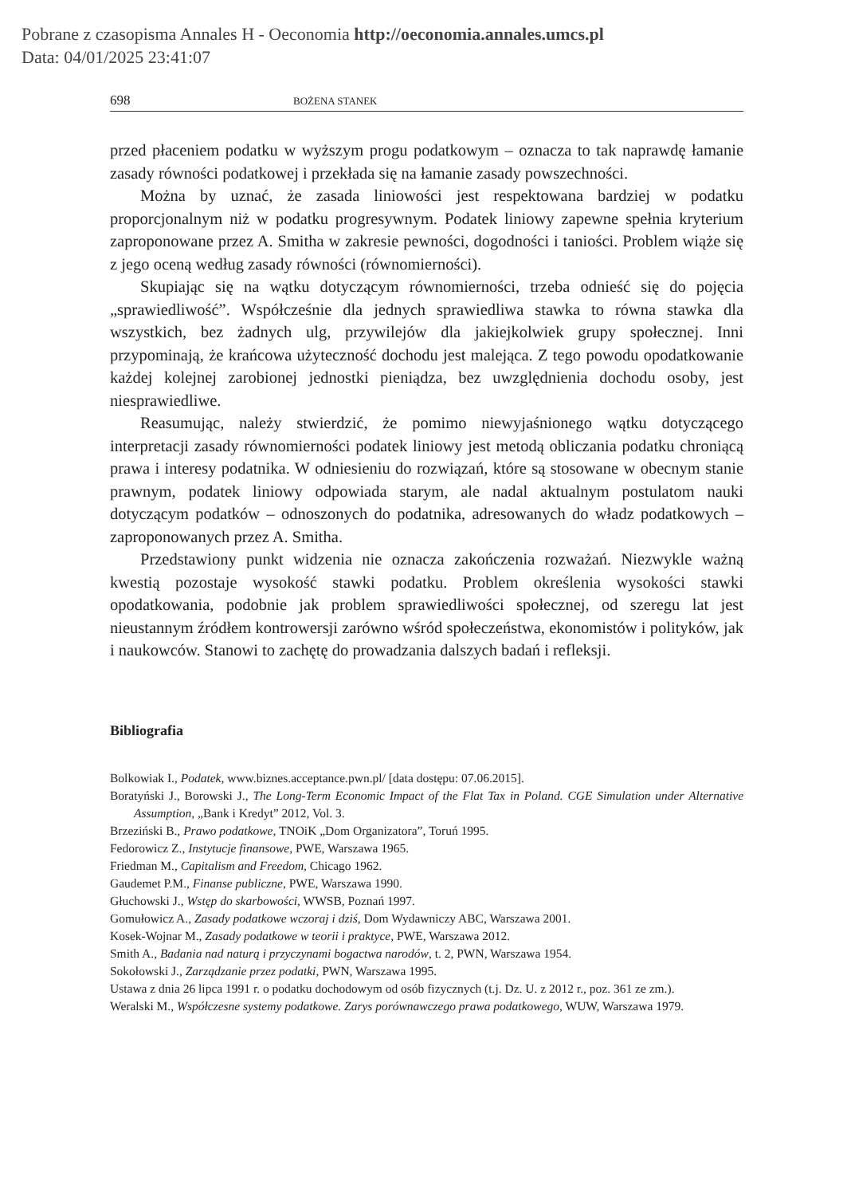Pobrane z czasopisma Annales H - Oeconomia http://oeconomia.annales.umcs.pl
Data: 04/01/2025 23:41:07
698 BOŻENA STANEK
przed płaceniem podatku w wyższym progu podatkowym – oznacza to tak naprawdę łamanie zasady równości podatkowej i przekłada się na łamanie zasady powszechności.
Można by uznać, że zasada liniowości jest respektowana bardziej w podatku proporcjonalnym niż w podatku progresywnym. Podatek liniowy zapewne spełnia kryterium zaproponowane przez A. Smitha w zakresie pewności, dogodności i taniości. Problem wiąże się z jego oceną według zasady równości (równomierności).
Skupiając się na wątku dotyczącym równomierności, trzeba odnieść się do pojęcia „sprawiedliwość”. Współcześnie dla jednych sprawiedliwa stawka to równa stawka dla wszystkich, bez żadnych ulg, przywilejów dla jakiejkolwiek grupy społecznej. Inni przypominają, że krańcowa użyteczność dochodu jest malejąca. Z tego powodu opodatkowanie każdej kolejnej zarobionej jednostki pieniądza, bez uwzględnienia dochodu osoby, jest niesprawiedliwe.
Reasumując, należy stwierdzić, że pomimo niewyjaśnionego wątku dotyczącego interpretacji zasady równomierności podatek liniowy jest metodą obliczania podatku chroniącą prawa i interesy podatnika. W odniesieniu do rozwiązań, które są stosowane w obecnym stanie prawnym, podatek liniowy odpowiada starym, ale nadal aktualnym postulatom nauki dotyczącym podatków – odnoszonych do podatnika, adresowanych do władz podatkowych – zaproponowanych przez A. Smitha.
Przedstawiony punkt widzenia nie oznacza zakończenia rozważań. Niezwykle ważną kwestią pozostaje wysokość stawki podatku. Problem określenia wysokości stawki opodatkowania, podobnie jak problem sprawiedliwości społecznej, od szeregu lat jest nieustannym źródłem kontrowersji zarówno wśród społeczeństwa, ekonomistów i polityków, jak i naukowców. Stanowi to zachętę do prowadzania dalszych badań i refleksji.
Bibliografia
Bolkowiak I., Podatek, www.biznes.acceptance.pwn.pl/ [data dostępu: 07.06.2015].
Boratyński J., Borowski J., The Long-Term Economic Impact of the Flat Tax in Poland. CGE Simulation under Alternative Assumption, „Bank i Kredyt” 2012, Vol. 3.
Brzeziński B., Prawo podatkowe, TNOiK „Dom Organizatora”, Toruń 1995.
Fedorowicz Z., Instytucje finansowe, PWE, Warszawa 1965.
Friedman M., Capitalism and Freedom, Chicago 1962.
Gaudemet P.M., Finanse publiczne, PWE, Warszawa 1990.
Głuchowski J., Wstęp do skarbowości, WWSB, Poznań 1997.
Gomułowicz A., Zasady podatkowe wczoraj i dziś, Dom Wydawniczy ABC, Warszawa 2001.
Kosek-Wojnar M., Zasady podatkowe w teorii i praktyce, PWE, Warszawa 2012.
Smith A., Badania nad naturą i przyczynami bogactwa narodów, t. 2, PWN, Warszawa 1954.
Sokołowski J., Zarządzanie przez podatki, PWN, Warszawa 1995.
Ustawa z dnia 26 lipca 1991 r. o podatku dochodowym od osób fizycznych (t.j. Dz. U. z 2012 r., poz. 361 ze zm.).
Weralski M., Współczesne systemy podatkowe. Zarys porównawczego prawa podatkowego, WUW, Warszawa 1979.